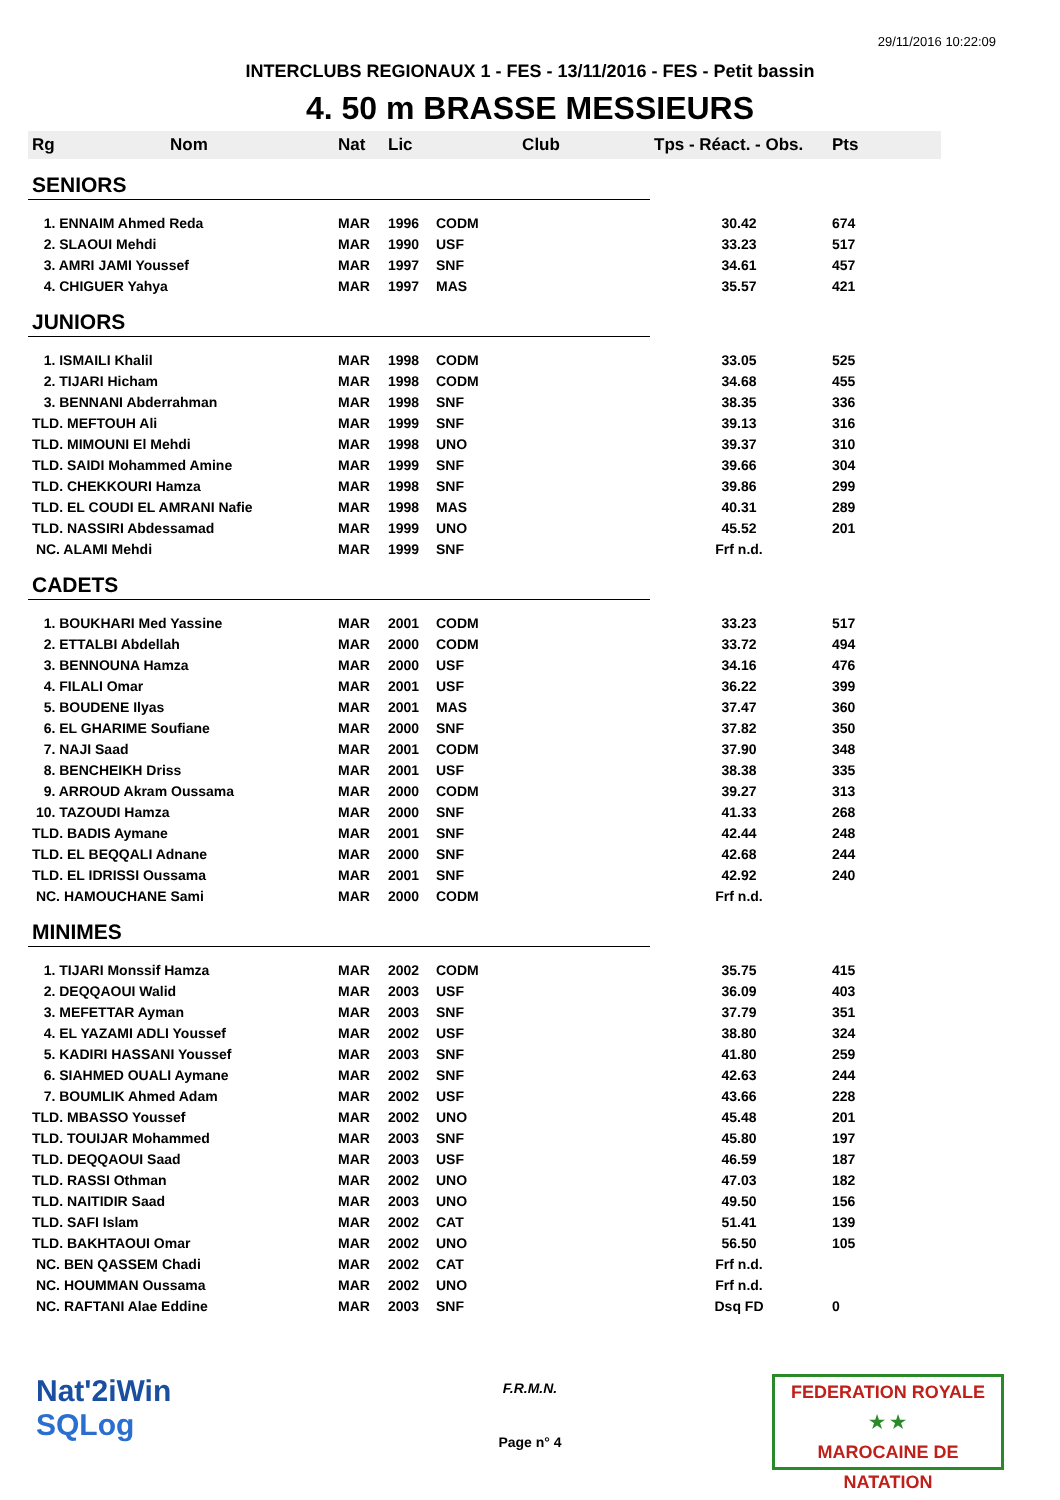29/11/2016 10:22:09
INTERCLUBS REGIONAUX 1 - FES - 13/11/2016 - FES - Petit bassin
4. 50 m BRASSE MESSIEURS
| Rg | Nom | Nat | Lic | Club | Tps - Réact. - Obs. | Pts |
| --- | --- | --- | --- | --- | --- | --- |
| SENIORS | | | | | | |
| 1. ENNAIM Ahmed Reda | | MAR | 1996 | CODM | 30.42 | 674 |
| 2. SLAOUI Mehdi | | MAR | 1990 | USF | 33.23 | 517 |
| 3. AMRI JAMI Youssef | | MAR | 1997 | SNF | 34.61 | 457 |
| 4. CHIGUER Yahya | | MAR | 1997 | MAS | 35.57 | 421 |
| JUNIORS | | | | | | |
| 1. ISMAILI Khalil | | MAR | 1998 | CODM | 33.05 | 525 |
| 2. TIJARI Hicham | | MAR | 1998 | CODM | 34.68 | 455 |
| 3. BENNANI Abderrahman | | MAR | 1998 | SNF | 38.35 | 336 |
| TLD. MEFTOUH Ali | | MAR | 1999 | SNF | 39.13 | 316 |
| TLD. MIMOUNI El Mehdi | | MAR | 1998 | UNO | 39.37 | 310 |
| TLD. SAIDI Mohammed Amine | | MAR | 1999 | SNF | 39.66 | 304 |
| TLD. CHEKKOURI Hamza | | MAR | 1998 | SNF | 39.86 | 299 |
| TLD. EL COUDI EL AMRANI Nafie | | MAR | 1998 | MAS | 40.31 | 289 |
| TLD. NASSIRI Abdessamad | | MAR | 1999 | UNO | 45.52 | 201 |
| NC. ALAMI Mehdi | | MAR | 1999 | SNF | Frf n.d. | |
| CADETS | | | | | | |
| 1. BOUKHARI Med Yassine | | MAR | 2001 | CODM | 33.23 | 517 |
| 2. ETTALBI Abdellah | | MAR | 2000 | CODM | 33.72 | 494 |
| 3. BENNOUNA Hamza | | MAR | 2000 | USF | 34.16 | 476 |
| 4. FILALI Omar | | MAR | 2001 | USF | 36.22 | 399 |
| 5. BOUDENE Ilyas | | MAR | 2001 | MAS | 37.47 | 360 |
| 6. EL GHARIME Soufiane | | MAR | 2000 | SNF | 37.82 | 350 |
| 7. NAJI Saad | | MAR | 2001 | CODM | 37.90 | 348 |
| 8. BENCHEIKH Driss | | MAR | 2001 | USF | 38.38 | 335 |
| 9. ARROUD Akram Oussama | | MAR | 2000 | CODM | 39.27 | 313 |
| 10. TAZOUDI Hamza | | MAR | 2000 | SNF | 41.33 | 268 |
| TLD. BADIS Aymane | | MAR | 2001 | SNF | 42.44 | 248 |
| TLD. EL BEQQALI Adnane | | MAR | 2000 | SNF | 42.68 | 244 |
| TLD. EL IDRISSI Oussama | | MAR | 2001 | SNF | 42.92 | 240 |
| NC. HAMOUCHANE Sami | | MAR | 2000 | CODM | Frf n.d. | |
| MINIMES | | | | | | |
| 1. TIJARI Monssif Hamza | | MAR | 2002 | CODM | 35.75 | 415 |
| 2. DEQQAOUI Walid | | MAR | 2003 | USF | 36.09 | 403 |
| 3. MEFETTAR Ayman | | MAR | 2003 | SNF | 37.79 | 351 |
| 4. EL YAZAMI ADLI Youssef | | MAR | 2002 | USF | 38.80 | 324 |
| 5. KADIRI HASSANI Youssef | | MAR | 2003 | SNF | 41.80 | 259 |
| 6. SIAHMED OUALI Aymane | | MAR | 2002 | SNF | 42.63 | 244 |
| 7. BOUMLIK Ahmed Adam | | MAR | 2002 | USF | 43.66 | 228 |
| TLD. MBASSO Youssef | | MAR | 2002 | UNO | 45.48 | 201 |
| TLD. TOUIJAR Mohammed | | MAR | 2003 | SNF | 45.80 | 197 |
| TLD. DEQQAOUI Saad | | MAR | 2003 | USF | 46.59 | 187 |
| TLD. RASSI Othman | | MAR | 2002 | UNO | 47.03 | 182 |
| TLD. NAITIDIR Saad | | MAR | 2003 | UNO | 49.50 | 156 |
| TLD. SAFI Islam | | MAR | 2002 | CAT | 51.41 | 139 |
| TLD. BAKHTAOUI Omar | | MAR | 2002 | UNO | 56.50 | 105 |
| NC. BEN QASSEM Chadi | | MAR | 2002 | CAT | Frf n.d. | |
| NC. HOUMMAN Oussama | | MAR | 2002 | UNO | Frf n.d. | |
| NC. RAFTANI Alae Eddine | | MAR | 2003 | SNF | Dsq FD | 0 |
Nat'2iWin
SQLog
F.R.M.N.
Page n° 4
FEDERATION ROYALE
★ ★
MAROCAINE DE NATATION